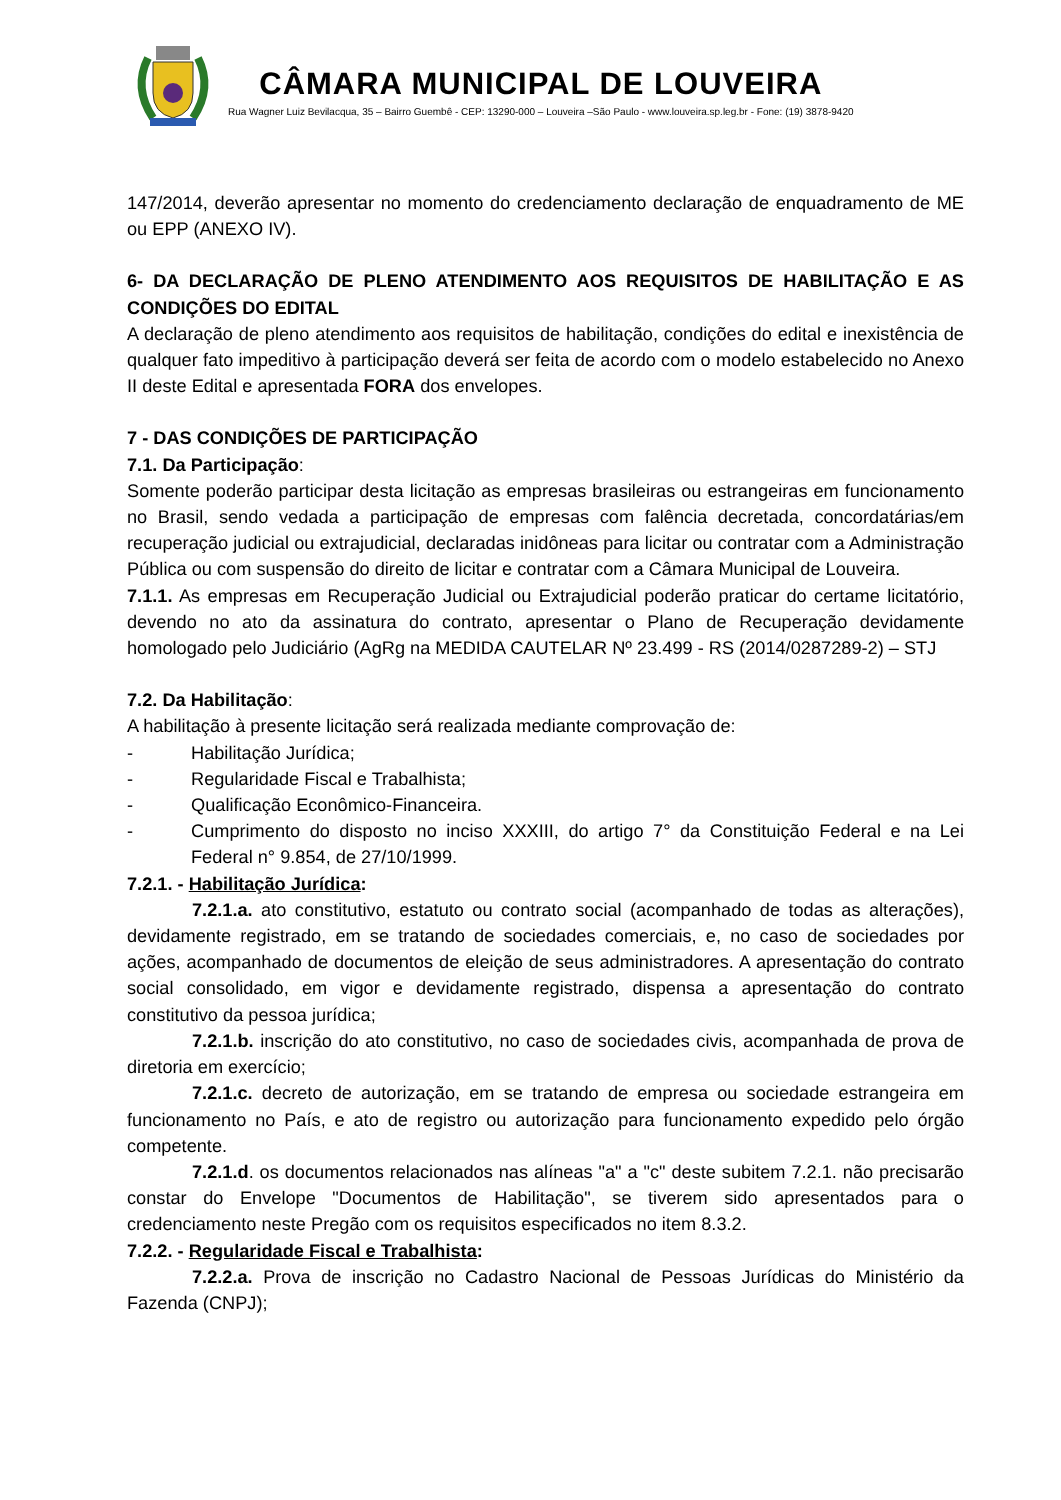CÂMARA MUNICIPAL DE LOUVEIRA
Rua Wagner Luiz Bevilacqua, 35 – Bairro Guembê - CEP: 13290-000 – Louveira –São Paulo - www.louveira.sp.leg.br - Fone: (19) 3878-9420
147/2014, deverão apresentar no momento do credenciamento declaração de enquadramento de ME ou EPP (ANEXO IV).
6- DA DECLARAÇÃO DE PLENO ATENDIMENTO AOS REQUISITOS DE HABILITAÇÃO E AS CONDIÇÕES DO EDITAL
A declaração de pleno atendimento aos requisitos de habilitação, condições do edital e inexistência de qualquer fato impeditivo à participação deverá ser feita de acordo com o modelo estabelecido no Anexo II deste Edital e apresentada FORA dos envelopes.
7 - DAS CONDIÇÕES DE PARTICIPAÇÃO
7.1. Da Participação:
Somente poderão participar desta licitação as empresas brasileiras ou estrangeiras em funcionamento no Brasil, sendo vedada a participação de empresas com falência decretada, concordatárias/em recuperação judicial ou extrajudicial, declaradas inidôneas para licitar ou contratar com a Administração Pública ou com suspensão do direito de licitar e contratar com a Câmara Municipal de Louveira.
7.1.1. As empresas em Recuperação Judicial ou Extrajudicial poderão praticar do certame licitatório, devendo no ato da assinatura do contrato, apresentar o Plano de Recuperação devidamente homologado pelo Judiciário (AgRg na MEDIDA CAUTELAR Nº 23.499 - RS (2014/0287289-2) – STJ
7.2. Da Habilitação:
A habilitação à presente licitação será realizada mediante comprovação de:
- Habilitação Jurídica;
- Regularidade Fiscal e Trabalhista;
- Qualificação Econômico-Financeira.
- Cumprimento do disposto no inciso XXXIII, do artigo 7° da Constituição Federal e na Lei Federal n° 9.854, de 27/10/1999.
7.2.1. - Habilitação Jurídica:
7.2.1.a. ato constitutivo, estatuto ou contrato social (acompanhado de todas as alterações), devidamente registrado, em se tratando de sociedades comerciais, e, no caso de sociedades por ações, acompanhado de documentos de eleição de seus administradores. A apresentação do contrato social consolidado, em vigor e devidamente registrado, dispensa a apresentação do contrato constitutivo da pessoa jurídica;
7.2.1.b. inscrição do ato constitutivo, no caso de sociedades civis, acompanhada de prova de diretoria em exercício;
7.2.1.c. decreto de autorização, em se tratando de empresa ou sociedade estrangeira em funcionamento no País, e ato de registro ou autorização para funcionamento expedido pelo órgão competente.
7.2.1.d. os documentos relacionados nas alíneas "a" a "c" deste subitem 7.2.1. não precisarão constar do Envelope "Documentos de Habilitação", se tiverem sido apresentados para o credenciamento neste Pregão com os requisitos especificados no item 8.3.2.
7.2.2. - Regularidade Fiscal e Trabalhista:
7.2.2.a. Prova de inscrição no Cadastro Nacional de Pessoas Jurídicas do Ministério da Fazenda (CNPJ);